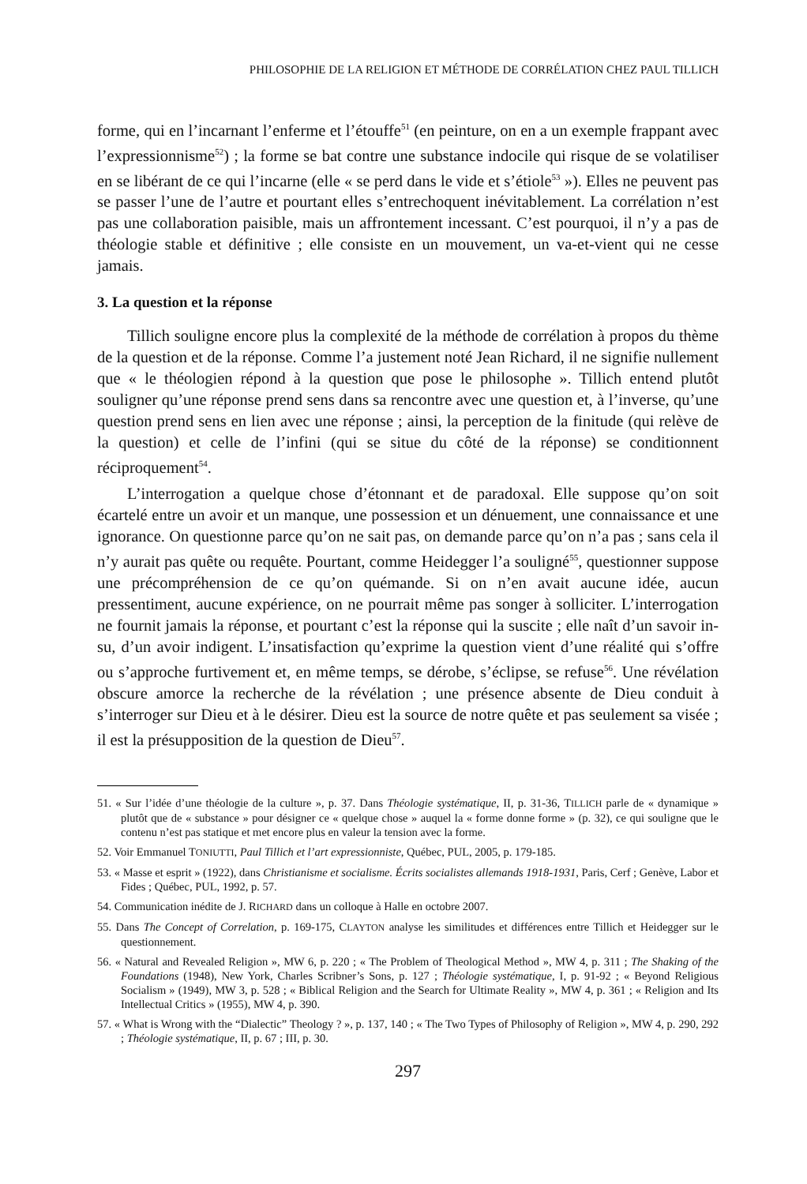PHILOSOPHIE DE LA RELIGION ET MÉTHODE DE CORRÉLATION CHEZ PAUL TILLICH
forme, qui en l’incarnant l’enferme et l’étouffe<sup>51</sup> (en peinture, on en a un exemple frappant avec l’expressionnisme<sup>52</sup>) ; la forme se bat contre une substance indocile qui risque de se volatiliser en se libérant de ce qui l’incarne (elle « se perd dans le vide et s’étiole<sup>53</sup> »). Elles ne peuvent pas se passer l’une de l’autre et pourtant elles s’entrechoquent inévitablement. La corrélation n’est pas une collaboration paisible, mais un affrontement incessant. C’est pourquoi, il n’y a pas de théologie stable et définitive ; elle consiste en un mouvement, un va-et-vient qui ne cesse jamais.
3. La question et la réponse
Tillich souligne encore plus la complexité de la méthode de corrélation à propos du thème de la question et de la réponse. Comme l’a justement noté Jean Richard, il ne signifie nullement que « le théologien répond à la question que pose le philosophe ». Tillich entend plutôt souligner qu’une réponse prend sens dans sa rencontre avec une question et, à l’inverse, qu’une question prend sens en lien avec une réponse ; ainsi, la perception de la finitude (qui relève de la question) et celle de l’infini (qui se situe du côté de la réponse) se conditionnent réciproquement<sup>54</sup>.
L’interrogation a quelque chose d’étonnant et de paradoxal. Elle suppose qu’on soit écartelé entre un avoir et un manque, une possession et un dénuement, une connaissance et une ignorance. On questionne parce qu’on ne sait pas, on demande parce qu’on n’a pas ; sans cela il n’y aurait pas quête ou requête. Pourtant, comme Heidegger l’a souligné<sup>55</sup>, questionner suppose une précompréhension de ce qu’on quémande. Si on n’en avait aucune idée, aucun pressentiment, aucune expérience, on ne pourrait même pas songer à solliciter. L’interrogation ne fournit jamais la réponse, et pourtant c’est la réponse qui la suscite ; elle naît d’un savoir in-su, d’un avoir indigent. L’insatisfaction qu’exprime la question vient d’une réalité qui s’offre ou s’approche furtivement et, en même temps, se dérobe, s’éclipse, se refuse<sup>56</sup>. Une révélation obscure amorce la recherche de la révélation ; une présence absente de Dieu conduit à s’interroger sur Dieu et à le désirer. Dieu est la source de notre quête et pas seulement sa visée ; il est la présupposition de la question de Dieu<sup>57</sup>.
51. « Sur l’idée d’une théologie de la culture », p. 37. Dans Théologie systématique, II, p. 31-36, TILLICH parle de « dynamique » plutôt que de « substance » pour désigner ce « quelque chose » auquel la « forme donne forme » (p. 32), ce qui souligne que le contenu n’est pas statique et met encore plus en valeur la tension avec la forme.
52. Voir Emmanuel TONIUTTI, Paul Tillich et l’art expressionniste, Québec, PUL, 2005, p. 179-185.
53. « Masse et esprit » (1922), dans Christianisme et socialisme. Écrits socialistes allemands 1918-1931, Paris, Cerf ; Genève, Labor et Fides ; Québec, PUL, 1992, p. 57.
54. Communication inédite de J. RICHARD dans un colloque à Halle en octobre 2007.
55. Dans The Concept of Correlation, p. 169-175, CLAYTON analyse les similitudes et différences entre Tillich et Heidegger sur le questionnement.
56. « Natural and Revealed Religion », MW 6, p. 220 ; « The Problem of Theological Method », MW 4, p. 311 ; The Shaking of the Foundations (1948), New York, Charles Scribner’s Sons, p. 127 ; Théologie systématique, I, p. 91-92 ; « Beyond Religious Socialism » (1949), MW 3, p. 528 ; « Biblical Religion and the Search for Ultimate Reality », MW 4, p. 361 ; « Religion and Its Intellectual Critics » (1955), MW 4, p. 390.
57. « What is Wrong with the “Dialectic” Theology ? », p. 137, 140 ; « The Two Types of Philosophy of Religion », MW 4, p. 290, 292 ; Théologie systématique, II, p. 67 ; III, p. 30.
297